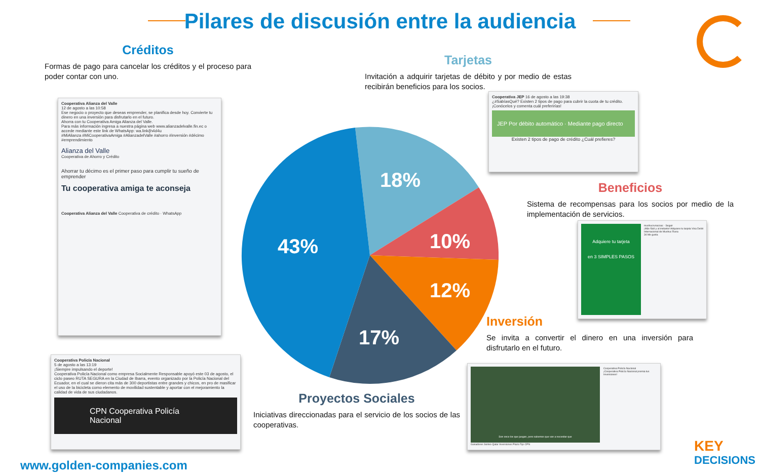Pilares de discusión entre la audiencia
Créditos
Formas de pago para cancelar los créditos y el proceso para poder contar con uno.
Tarjetas
Invitación a adquirir tarjetas de débito y por medio de estas recibirán beneficios para los socios.
Beneficios
Sistema de recompensas para los socios por medio de la implementación de servicios.
Inversión
Se invita a convertir el dinero en una inversión para disfrutarlo en el futuro.
Proyectos Sociales
Iniciativas direccionadas para el servicio de los socios de las cooperativas.
18%
10%
12%
17%
43%
Cooperativa Alianza del Valle
12 de agosto a las 10:58
Ese negocio o proyecto que deseas emprender, se planifica desde hoy. Convierte tu dinero en una inversión para disfrutarlo en el futuro.
Ahorra con tu Cooperativa Amiga Alianza del Valle.
Para más información ingresa a nuestra página web www.alianzadelvalle.fin.ec o accede mediante este link de WhatsApp: wa.link/jh4d4u
#MiAlianza #MiCooperativaAmiga #AlianzadelValle #ahorro #inversión #décimo #emprendimiento
Alianza del Valle
Cooperativa de Ahorro y Crédito
Ahorrar tu décimo es el primer paso para cumplir tu sueño de emprender
Tu cooperativa amiga te aconseja
Cooperativa Alianza del Valle Cooperativa de crédito · WhatsApp
Cooperativa Policía Nacional
5 de agosto a las 13:19
¡Siempre impulsando el deporte!
Cooperativa Policía Nacional como empresa Socialmente Responsable apoyó este 03 de agosto, el ciclo paseo RUTA SEGURA en la Ciudad de Ibarra, evento organizado por la Policía Nacional del Ecuador, en el cual se dieron cita más de 300 deportistas entre grandes y chicos, en pro de masificar el uso de la bicicleta como elemento de movilidad sustentable y aportar con el mejoramiento la calidad de vida de sus ciudadanos.
CPN Cooperativa Policía Nacional
Cooperativa JEP 16 de agosto a las 19:38
¿#SabíasQué? Existen 2 tipos de pago para cubrir la cuota de tu crédito. ¡Conócelos y comenta cuál preferirías!
JEP Por débito automático · Mediante pago directo
Existen 2 tipos de pago de crédito ¿Cuál prefieres?
Adquiere tu tarjeta
en 3 SIMPLES PASOS
mushucrunacoac · Seguir
¡Más fácil y al instante! Adquiere tu tarjeta Visa Debit Internacional de Mushuc Runa
34 Me gusta
Son once los que juegan, pero sabemos que van a necesitar que
Cooperativa Policía Nacional
¡Cooperativa Policía Nacional premia tus Inversiones!
Ganadores Sorteo Qatar Inversiones Plazo Fijo CPN
www.golden-companies.com
KEY
DECISIONS